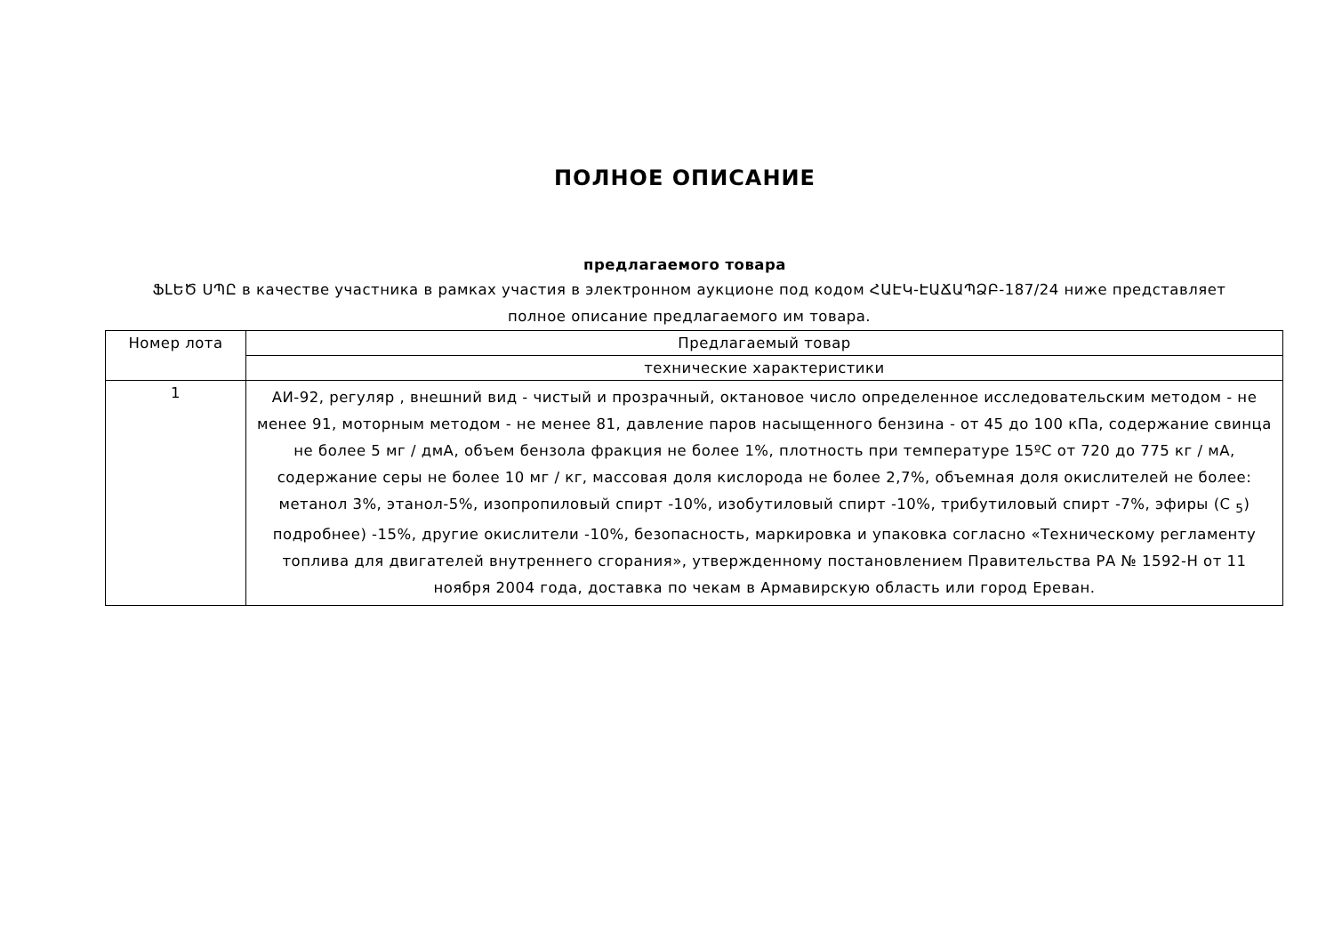ПОЛНОЕ ОПИСАНИЕ
предлагаемого товара
ՖԼԵԾ ՍՊԸ в качестве участника в рамках участия в электронном аукционе под кодом ՀԱԷԿ-ԷԱՃԱՊՁԲ-187/24 ниже представляет полное описание предлагаемого им товара.
| Номер лота | Предлагаемый товар |
| --- | --- |
| | технические характеристики |
| 1 | АИ-92, регуляр , внешний вид - чистый и прозрачный, октановое число определенное исследовательским методом - не менее 91, моторным методом - не менее 81, давление паров насыщенного бензина - от 45 до 100 кПа, содержание свинца не более 5 мг / дмА, объем бензола фракция не более 1%, плотность при температуре 15ºC от 720 до 775 кг / мА, содержание серы не более 10 мг / кг, массовая доля кислорода не более 2,7%, объемная доля окислителей не более: метанол 3%, этанол-5%, изопропиловый спирт -10%, изобутиловый спирт -10%, трибутиловый спирт -7%, эфиры (C <sub>5</sub>) подробнее) -15%, другие окислители -10%, безопасность, маркировка и упаковка согласно «Техническому регламенту топлива для двигателей внутреннего сгорания», утвержденному постановлением Правительства РА № 1592-Н от 11 ноября 2004 года, доставка по чекам в Армавирскую область или город Ереван. |